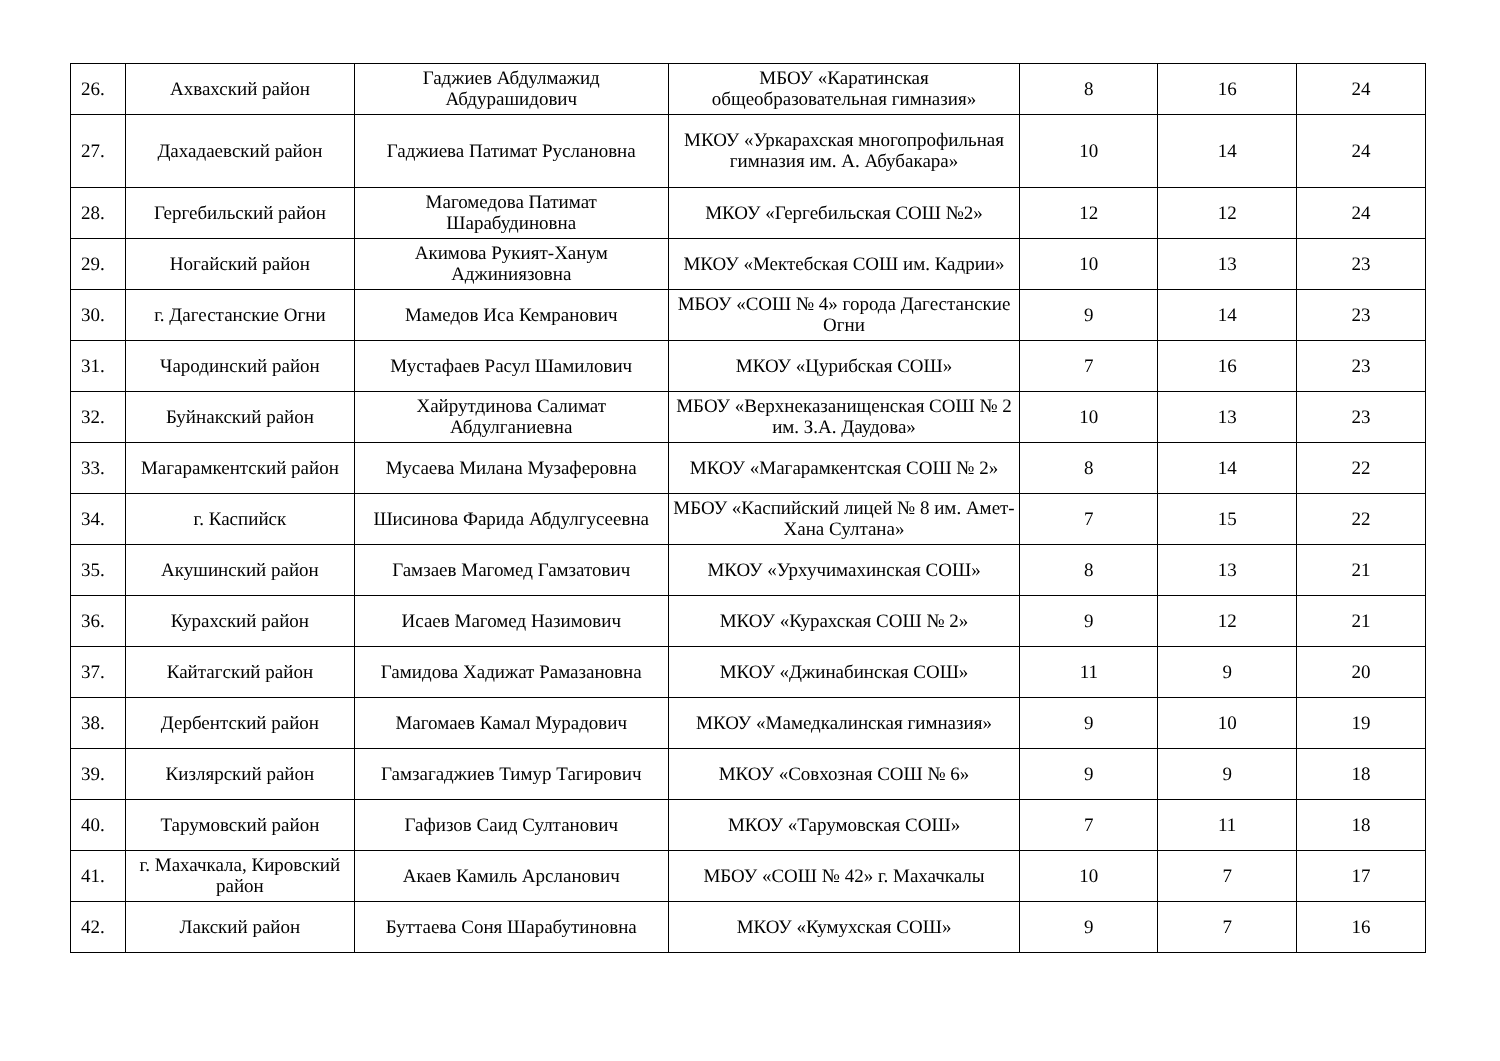| 26. | Ахвахский район | Гаджиев Абдулмажид Абдурашидович | МБОУ «Каратинская общеобразовательная гимназия» | 8 | 16 | 24 |
| 27. | Дахадаевский район | Гаджиева Патимат Руслановна | МКОУ «Уркарахская многопрофильная гимназия им. А. Абубакара» | 10 | 14 | 24 |
| 28. | Гергебильский район | Магомедова Патимат Шарабудиновна | МКОУ «Гергебильская СОШ №2» | 12 | 12 | 24 |
| 29. | Ногайский район | Акимова Рукият-Ханум Аджиниязовна | МКОУ «Мектебская СОШ им. Кадрии» | 10 | 13 | 23 |
| 30. | г. Дагестанские Огни | Мамедов Иса Кемранович | МБОУ «СОШ № 4» города Дагестанские Огни | 9 | 14 | 23 |
| 31. | Чародинский район | Мустафаев Расул Шамилович | МКОУ «Цурибская СОШ» | 7 | 16 | 23 |
| 32. | Буйнакский район | Хайрутдинова Салимат Абдулганиевна | МБОУ «Верхнеказанищенская СОШ № 2 им. З.А. Даудова» | 10 | 13 | 23 |
| 33. | Магарамкентский район | Мусаева Милана Музаферовна | МКОУ «Магарамкентская СОШ № 2» | 8 | 14 | 22 |
| 34. | г. Каспийск | Шисинова Фарида Абдулгусеевна | МБОУ «Каспийский лицей № 8 им. Амет-Хана Султана» | 7 | 15 | 22 |
| 35. | Акушинский район | Гамзаев Магомед Гамзатович | МКОУ «Урхучимахинская СОШ» | 8 | 13 | 21 |
| 36. | Курахский район | Исаев Магомед Назимович | МКОУ «Курахская СОШ № 2» | 9 | 12 | 21 |
| 37. | Кайтагский район | Гамидова Хадижат Рамазановна | МКОУ «Джинабинская СОШ» | 11 | 9 | 20 |
| 38. | Дербентский район | Магомаев Камал Мурадович | МКОУ «Мамедкалинская гимназия» | 9 | 10 | 19 |
| 39. | Кизлярский район | Гамзагаджиев Тимур Тагирович | МКОУ «Совхозная СОШ № 6» | 9 | 9 | 18 |
| 40. | Тарумовский район | Гафизов Саид Султанович | МКОУ «Тарумовская СОШ» | 7 | 11 | 18 |
| 41. | г. Махачкала, Кировский район | Акаев Камиль Арсланович | МБОУ «СОШ № 42» г. Махачкалы | 10 | 7 | 17 |
| 42. | Лакский район | Буттаева Соня Шарабутиновна | МКОУ «Кумухская СОШ» | 9 | 7 | 16 |